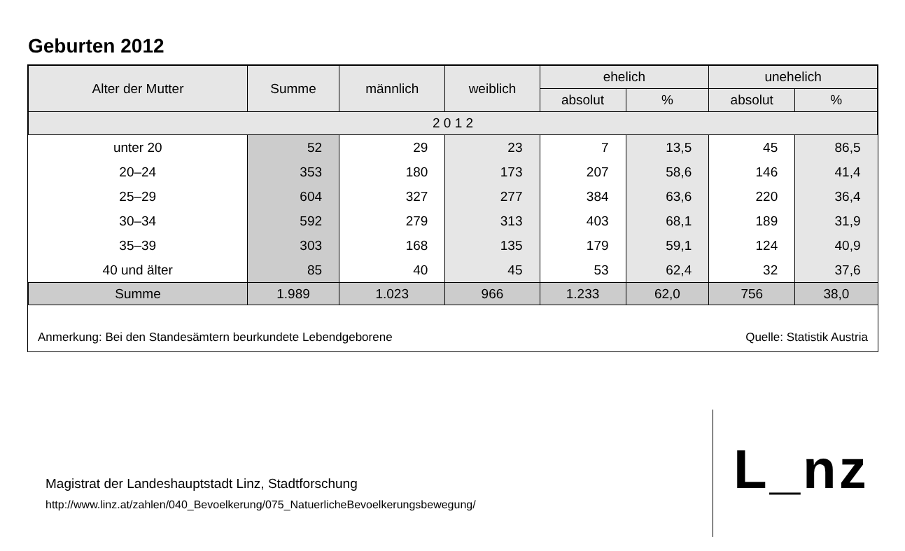Geburten 2012
| Alter der Mutter | Summe | männlich | weiblich | ehelich | | unehelich | |
| --- | --- | --- | --- | --- | --- | --- | --- |
| | | | | absolut | % | absolut | % |
| 2 0 1 2 | | | | | | | |
| unter 20 | 52 | 29 | 23 | 7 | 13,5 | 45 | 86,5 |
| 20–24 | 353 | 180 | 173 | 207 | 58,6 | 146 | 41,4 |
| 25–29 | 604 | 327 | 277 | 384 | 63,6 | 220 | 36,4 |
| 30–34 | 592 | 279 | 313 | 403 | 68,1 | 189 | 31,9 |
| 35–39 | 303 | 168 | 135 | 179 | 59,1 | 124 | 40,9 |
| 40 und älter | 85 | 40 | 45 | 53 | 62,4 | 32 | 37,6 |
| Summe | 1.989 | 1.023 | 966 | 1.233 | 62,0 | 756 | 38,0 |
Anmerkung: Bei den Standesämtern beurkundete Lebendgeborene Quelle: Statistik Austria
Magistrat der Landeshauptstadt Linz, Stadtforschung
http://www.linz.at/zahlen/040_Bevoelkerung/075_NatuerlicheBevoelkerungsbewegung/
L_nz